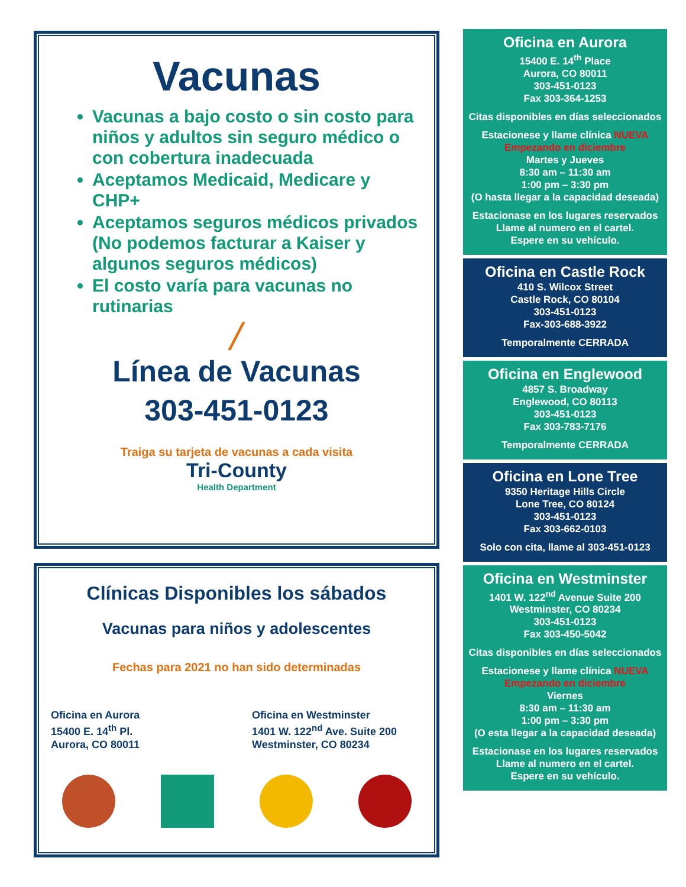Vacunas
Vacunas a bajo costo o sin costo para niños y adultos sin seguro médico o con cobertura inadecuada
Aceptamos Medicaid, Medicare y CHP+
Aceptamos seguros médicos privados (No podemos facturar a Kaiser y algunos seguros médicos)
El costo varía para vacunas no rutinarias
╱
Línea de Vacunas
303-451-0123
Traiga su tarjeta de vacunas a cada visita
Tri-County
Health Department
Clínicas Disponibles los sábados
Vacunas para niños y adolescentes
Fechas para 2021 no han sido determinadas
Oficina en Aurora
15400 E. 14<sup>th</sup> Pl.
Aurora, CO 80011
Oficina en Westminster
1401 W. 122<sup>nd</sup> Ave. Suite 200
Westminster, CO 80234
Oficina en Aurora
15400 E. 14<sup>th</sup> Place
Aurora, CO 80011
303-451-0123
Fax 303-364-1253
Citas disponibles en días seleccionados
Estacionese y llame clínica NUEVA Empezando en diciembre
Martes y Jueves
8:30 am – 11:30 am
1:00 pm – 3:30 pm
(O hasta llegar a la capacidad deseada)
Estacionase en los lugares reservados
Llame al numero en el cartel.
Espere en su vehículo.
Oficina en Castle Rock
410 S. Wilcox Street
Castle Rock, CO 80104
303-451-0123
Fax-303-688-3922
Temporalmente CERRADA
Oficina en Englewood
4857 S. Broadway
Englewood, CO 80113
303-451-0123
Fax 303-783-7176
Temporalmente CERRADA
Oficina en Lone Tree
9350 Heritage Hills Circle
Lone Tree, CO 80124
303-451-0123
Fax 303-662-0103
Solo con cita, llame al 303-451-0123
Oficina en Westminster
1401 W. 122<sup>nd</sup> Avenue Suite 200
Westminster, CO 80234
303-451-0123
Fax 303-450-5042
Citas disponibles en días seleccionados
Estacionese y llame clínica NUEVA Empezando en diciembre
Viernes
8:30 am – 11:30 am
1:00 pm – 3:30 pm
(O esta llegar a la capacidad deseada)
Estacionase en los lugares reservados
Llame al numero en el cartel.
Espere en su vehículo.